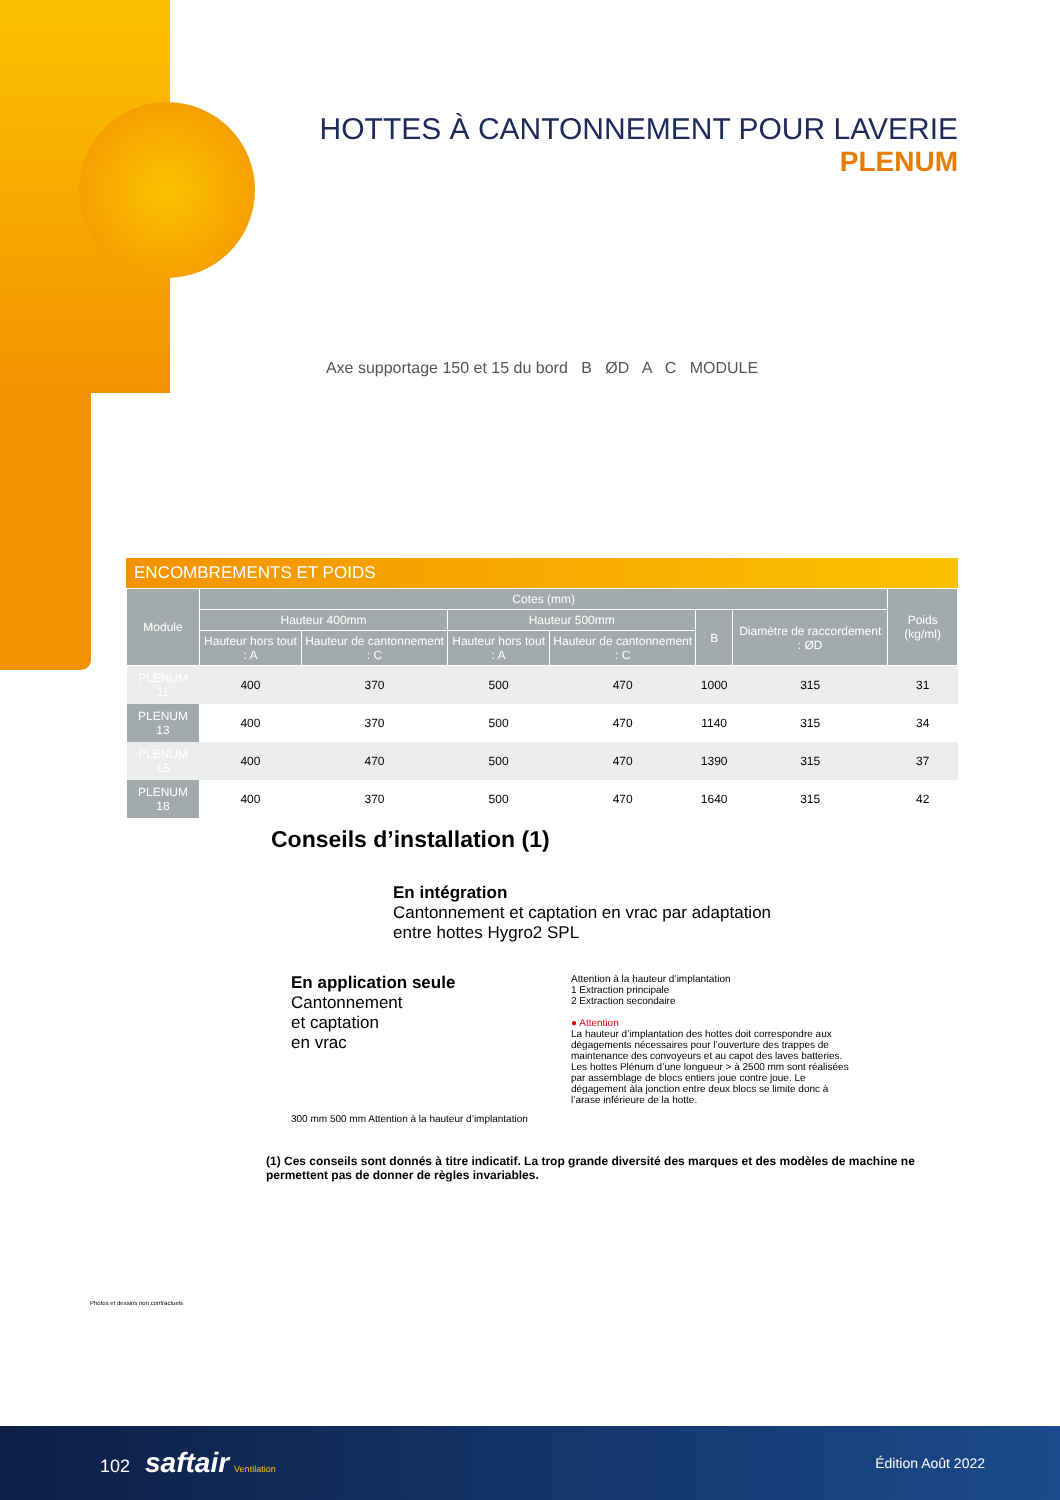HOTTES À CANTONNEMENT POUR LAVERIE
PLENUM
Axe supportage 150 et 15 du bord B ØD A C MODULE
ENCOMBREMENTS ET POIDS
| Module | Cotes (mm) | | | | | | Poids (kg/ml) |
| --- | --- | --- | --- | --- | --- | --- | --- |
| | Hauteur 400mm | | Hauteur 500mm | | B | Diamètre de raccordement : ØD | |
| | Hauteur hors tout : A | Hauteur de cantonnement : C | Hauteur hors tout : A | Hauteur de cantonnement : C | | | |
| PLENUM 11 | 400 | 370 | 500 | 470 | 1000 | 315 | 31 |
| PLENUM 13 | 400 | 370 | 500 | 470 | 1140 | 315 | 34 |
| PLENUM 15 | 400 | 470 | 500 | 470 | 1390 | 315 | 37 |
| PLENUM 18 | 400 | 370 | 500 | 470 | 1640 | 315 | 42 |
Conseils d’installation (1)
En intégration
Cantonnement et captation en vrac par adaptation
entre hottes Hygro2 SPL
En application seule
Cantonnement
et captation
en vrac
300 mm 500 mm Attention à la hauteur d’implantation
Attention à la hauteur d’implantation
1 Extraction principale
2 Extraction secondaire
● Attention
La hauteur d’implantation des hottes doit correspondre aux dégagements nécessaires pour l’ouverture des trappes de maintenance des convoyeurs et au capot des laves batteries. Les hottes Plénum d’une longueur > à 2500 mm sont réalisées par assemblage de blocs entiers joue contre joue. Le dégagement àla jonction entre deux blocs se limite donc à l’arase inférieure de la hotte.
(1) Ces conseils sont donnés à titre indicatif. La trop grande diversité des marques et des modèles de machine ne permettent pas de donner de règles invariables.
Photos et dessins non contractuels
102 saftair Ventilation Édition Août 2022